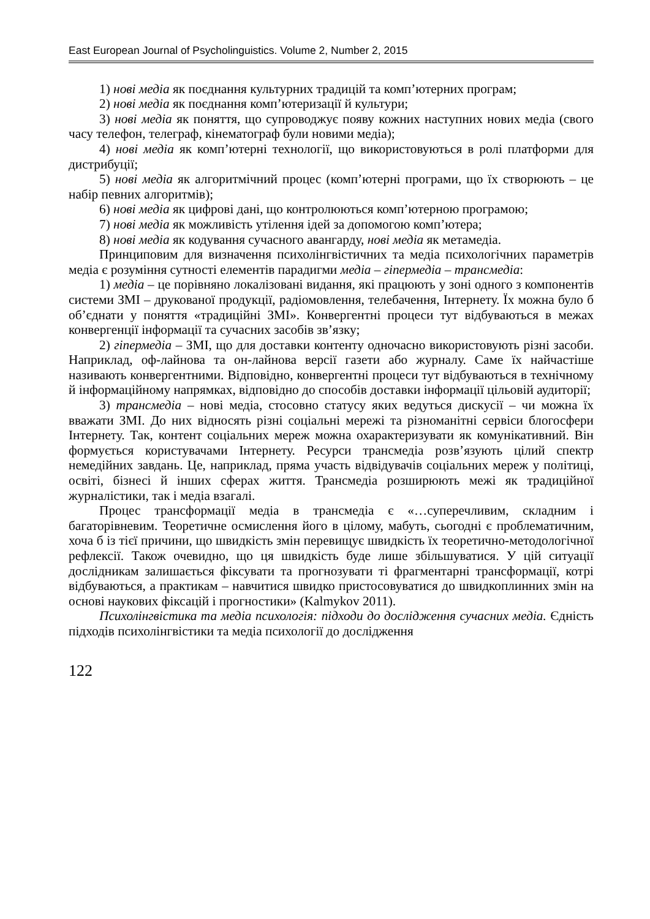East European Journal of Psycholinguistics. Volume 2, Number 2, 2015
1) нові медіа як поєднання культурних традицій та комп’ютерних програм;
2) нові медіа як поєднання комп’ютеризації й культури;
3) нові медіа як поняття, що супроводжує появу кожних наступних нових медіа (свого часу телефон, телеграф, кінематограф були новими медіа);
4) нові медіа як комп’ютерні технології, що використовуються в ролі платформи для дистрибуції;
5) нові медіа як алгоритмічний процес (комп’ютерні програми, що їх створюють – це набір певних алгоритмів);
6) нові медіа як цифрові дані, що контролюються комп’ютерною програмою;
7) нові медіа як можливість утілення ідей за допомогою комп’ютера;
8) нові медіа як кодування сучасного авангарду, нові медіа як метамедіа.
Принциповим для визначення психолінгвістичних та медіа психологічних параметрів медіа є розуміння сутності елементів парадигми медіа – гіпермедіа – трансмедіа:
1) медіа – це порівняно локалізовані видання, які працюють у зоні одного з компонентів системи ЗМІ – друкованої продукції, радіомовлення, телебачення, Інтернету. Їх можна було б об’єднати у поняття «традиційні ЗМІ». Конвергентні процеси тут відбуваються в межах конвергенції інформації та сучасних засобів зв’язку;
2) гіпермедіа – ЗМІ, що для доставки контенту одночасно використовують різні засоби. Наприклад, оф-лайнова та он-лайнова версії газети або журналу. Саме їх найчастіше називають конвергентними. Відповідно, конвергентні процеси тут відбуваються в технічному й інформаційному напрямках, відповідно до способів доставки інформації цільовій аудиторії;
3) трансмедіа – нові медіа, стосовно статусу яких ведуться дискусії – чи можна їх вважати ЗМІ. До них відносять різні соціальні мережі та різноманітні сервіси блогосфери Інтернету. Так, контент соціальних мереж можна охарактеризувати як комунікативний. Він формується користувачами Інтернету. Ресурси трансмедіа розв’язують цілий спектр немедійних завдань. Це, наприклад, пряма участь відвідувачів соціальних мереж у політиці, освіті, бізнесі й інших сферах життя. Трансмедіа розширюють межі як традиційної журналістики, так і медіа взагалі.
Процес трансформації медіа в трансмедіа є «…суперечливим, складним і багаторівневим. Теоретичне осмислення його в цілому, мабуть, сьогодні є проблематичним, хоча б із тієї причини, що швидкість змін перевищує швидкість їх теоретично-методологічної рефлексії. Також очевидно, що ця швидкість буде лише збільшуватися. У цій ситуації дослідникам залишається фіксувати та прогнозувати ті фрагментарні трансформації, котрі відбуваються, а практикам – навчитися швидко пристосовуватися до швидкоплинних змін на основі наукових фіксацій і прогностики» (Kalmykov 2011).
Психолінгвістика та медіа психологія: підходи до дослідження сучасних медіа. Єдність підходів психолінгвістики та медіа психології до дослідження
122